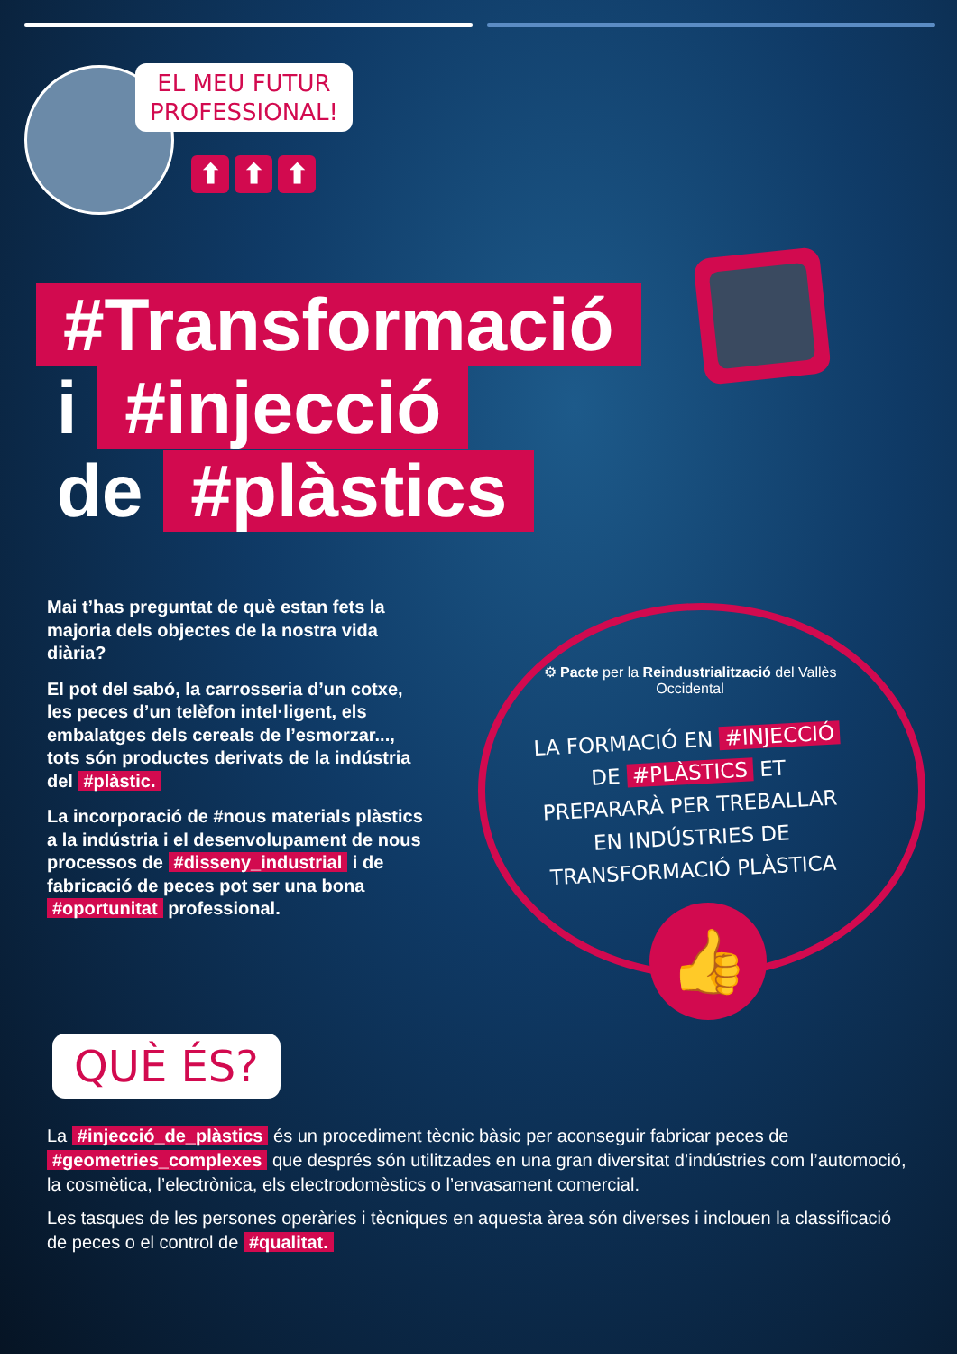EL MEU FUTUR
PROFESSIONAL!
⬆ ⬆ ⬆
#Transformació
i #injecció
de #plàstics
Mai t’has preguntat de què estan fets la majoria dels objectes de la nostra vida diària?
El pot del sabó, la carrosseria d’un cotxe, les peces d’un telèfon intel·ligent, els embalatges dels cereals de l’esmorzar..., tots són productes derivats de la indústria del #plàstic.
La incorporació de #nous materials plàstics a la indústria i el desenvolupament de nous processos de #disseny_industrial i de fabricació de peces pot ser una bona #oportunitat professional.
⚙ Pacte per la Reindustrialització del Vallès Occidental
LA FORMACIÓ EN #INJECCIÓ DE #PLÀSTICS ET PREPARARÀ PER TREBALLAR EN INDÚSTRIES DE TRANSFORMACIÓ PLÀSTICA
👍
QUÈ ÉS?
La #injecció_de_plàstics és un procediment tècnic bàsic per aconseguir fabricar peces de #geometries_complexes que després són utilitzades en una gran diversitat d’indústries com l’automoció, la cosmètica, l’electrònica, els electrodomèstics o l’envasament comercial.
Les tasques de les persones operàries i tècniques en aquesta àrea són diverses i inclouen la classificació de peces o el control de #qualitat.